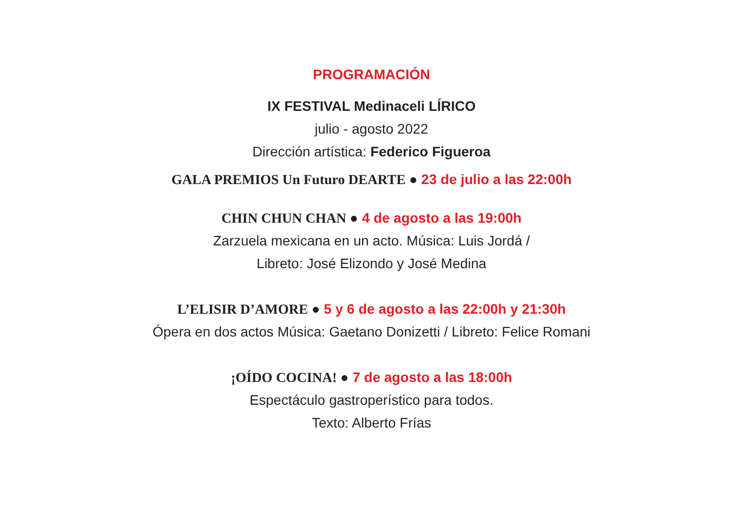PROGRAMACIÓN
IX FESTIVAL Medinaceli LÍRICO
julio - agosto 2022
Dirección artística: Federico Figueroa
GALA PREMIOS Un Futuro DEARTE ● 23 de julio a las 22:00h
CHIN CHUN CHAN ● 4 de agosto a las 19:00h
Zarzuela mexicana en un acto. Música: Luis Jordá /
Libreto: José Elizondo y José Medina
L’ELISIR D’AMORE ● 5 y 6 de agosto a las 22:00h y 21:30h
Ópera en dos actos Música: Gaetano Donizetti / Libreto: Felice Romani
¡OÍDO COCINA! ● 7 de agosto a las 18:00h
Espectáculo gastroperístico para todos.
Texto: Alberto Frías